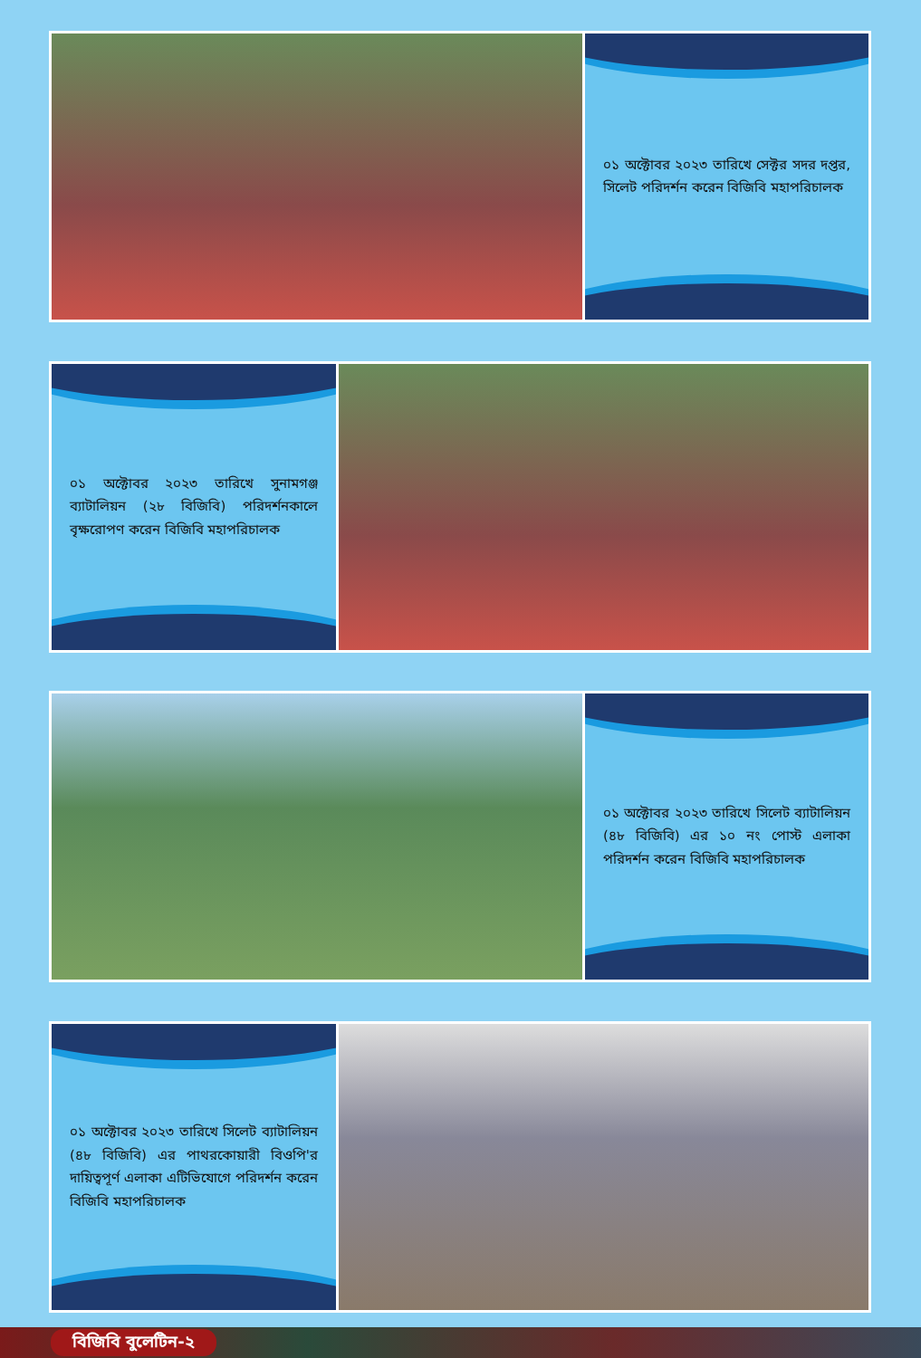০১ অক্টোবর ২০২৩ তারিখে সেক্টর সদর দপ্তর, সিলেট পরিদর্শন করেন বিজিবি মহাপরিচালক
০১ অক্টোবর ২০২৩ তারিখে সুনামগঞ্জ ব্যাটালিয়ন (২৮ বিজিবি) পরিদর্শনকালে বৃক্ষরোপণ করেন বিজিবি মহাপরিচালক
০১ অক্টোবর ২০২৩ তারিখে সিলেট ব্যাটালিয়ন (৪৮ বিজিবি) এর ১০ নং পোস্ট এলাকা পরিদর্শন করেন বিজিবি মহাপরিচালক
০১ অক্টোবর ২০২৩ তারিখে সিলেট ব্যাটালিয়ন (৪৮ বিজিবি) এর পাথরকোয়ারী বিওপি'র দায়িত্বপূর্ণ এলাকা এটিভিযোগে পরিদর্শন করেন বিজিবি মহাপরিচালক
বিজিবি বুলেটিন-২